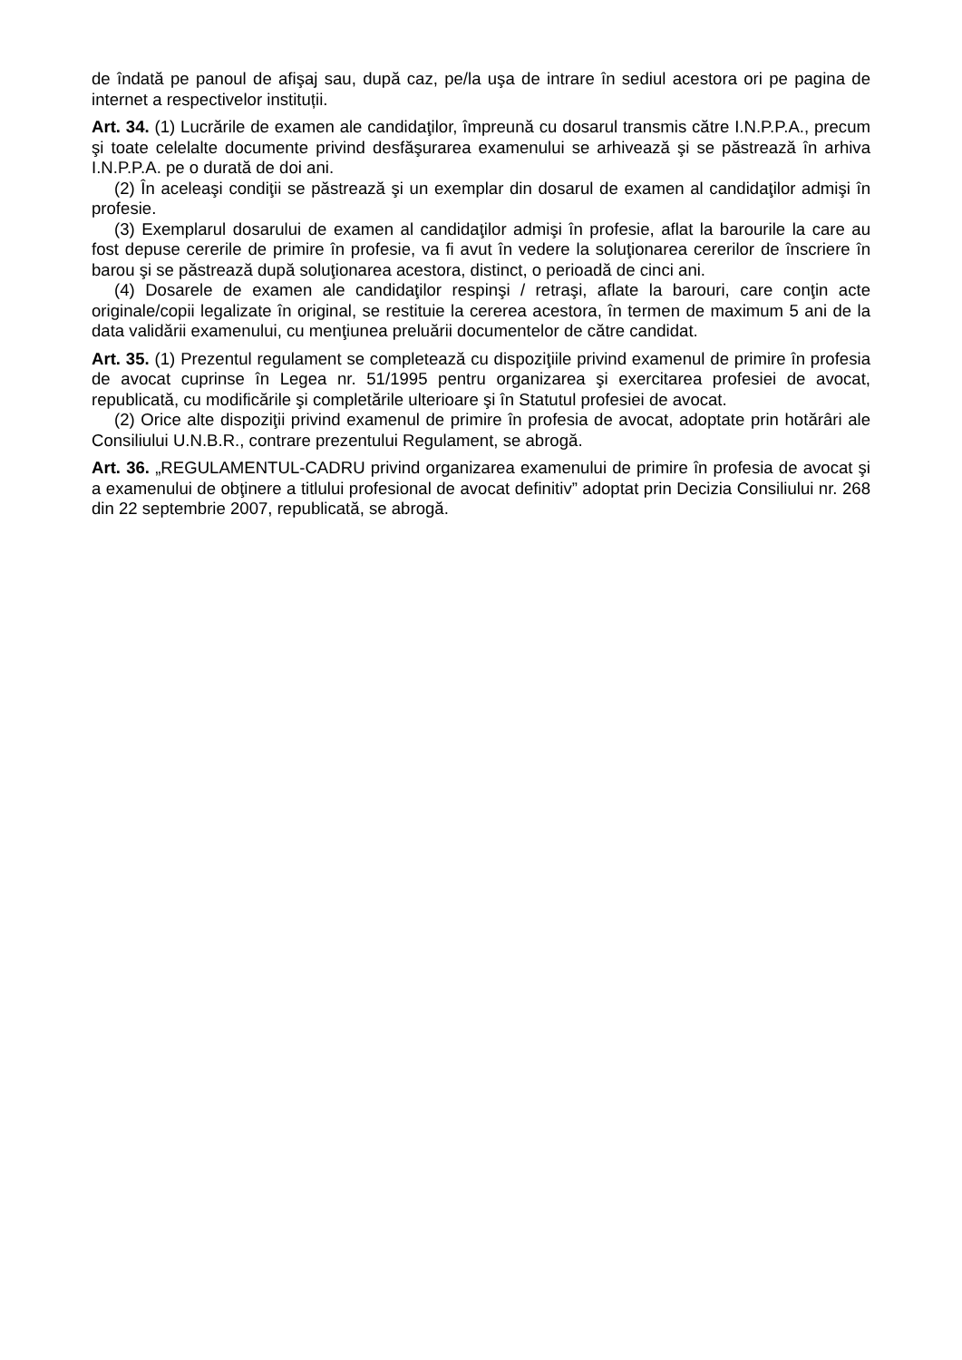de îndată pe panoul de afişaj sau, după caz, pe/la uşa de intrare în sediul acestora ori pe pagina de internet a respectivelor instituții.
Art. 34. (1) Lucrările de examen ale candidaţilor, împreună cu dosarul transmis către I.N.P.P.A., precum şi toate celelalte documente privind desfăşurarea examenului se arhivează şi se păstrează în arhiva I.N.P.P.A. pe o durată de doi ani.
(2) În aceleaşi condiţii se păstrează şi un exemplar din dosarul de examen al candidaţilor admişi în profesie.
(3) Exemplarul dosarului de examen al candidaţilor admişi în profesie, aflat la barourile la care au fost depuse cererile de primire în profesie, va fi avut în vedere la soluţionarea cererilor de înscriere în barou şi se păstrează după soluţionarea acestora, distinct, o perioadă de cinci ani.
(4) Dosarele de examen ale candidaţilor respinşi / retraşi, aflate la barouri, care conţin acte originale/copii legalizate în original, se restituie la cererea acestora, în termen de maximum 5 ani de la data validării examenului, cu menţiunea preluării documentelor de către candidat.
Art. 35. (1) Prezentul regulament se completează cu dispoziţiile privind examenul de primire în profesia de avocat cuprinse în Legea nr. 51/1995 pentru organizarea şi exercitarea profesiei de avocat, republicată, cu modificările şi completările ulterioare şi în Statutul profesiei de avocat.
(2) Orice alte dispoziţii privind examenul de primire în profesia de avocat, adoptate prin hotărâri ale Consiliului U.N.B.R., contrare prezentului Regulament, se abrogă.
Art. 36. „REGULAMENTUL-CADRU privind organizarea examenului de primire în profesia de avocat şi a examenului de obţinere a titlului profesional de avocat definitiv” adoptat prin Decizia Consiliului nr. 268 din 22 septembrie 2007, republicată, se abrogă.